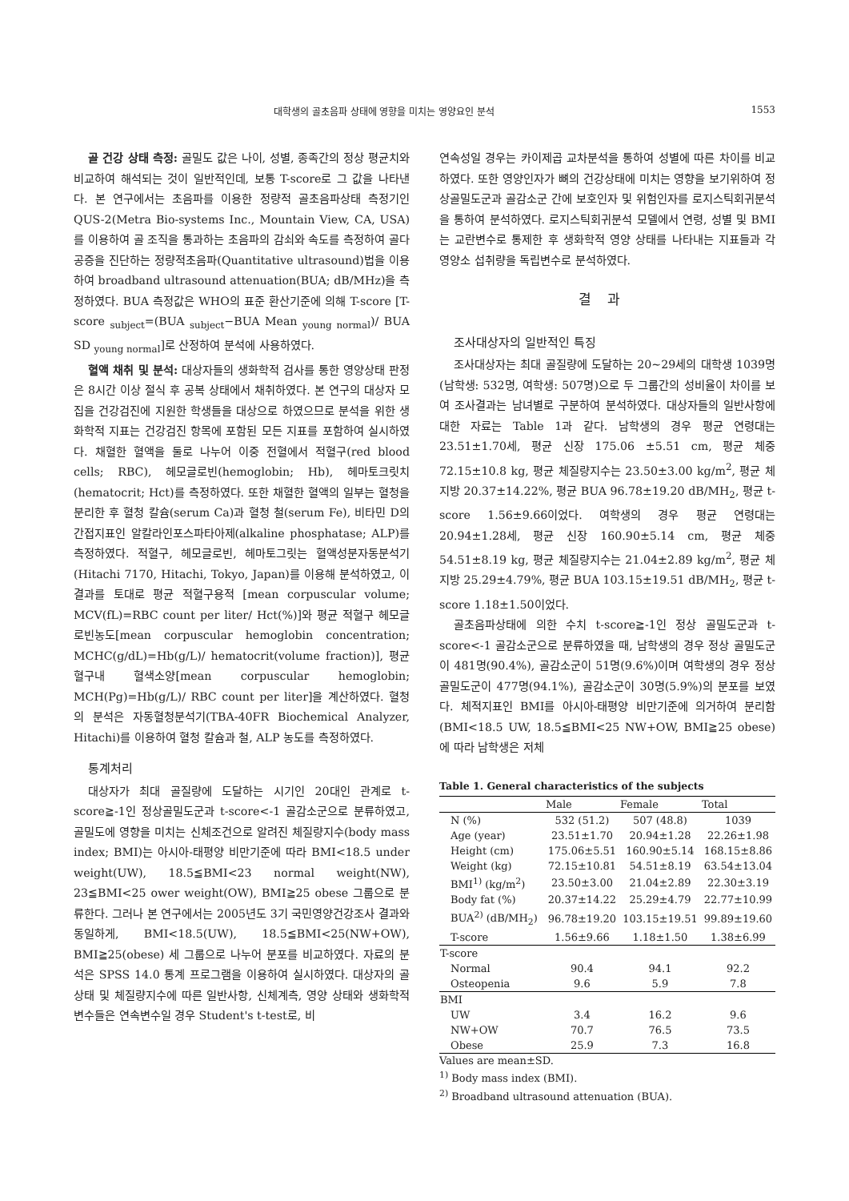대학생의 골초음파 상태에 영향을 미치는 영양요인 분석 1553
골 건강 상태 측정: 골밀도 값은 나이, 성별, 종족간의 정상 평균치와 비교하여 해석되는 것이 일반적인데, 보통 T-score로 그 값을 나타낸다. 본 연구에서는 초음파를 이용한 정량적 골초음파상태 측정기인 QUS-2(Metra Bio-systems Inc., Mountain View, CA, USA)를 이용하여 골 조직을 통과하는 초음파의 감쇠와 속도를 측정하여 골다공증을 진단하는 정량적초음파(Quantitative ultrasound)법을 이용하여 broadband ultrasound attenuation(BUA; dB/MHz)을 측정하였다. BUA 측정값은 WHO의 표준 환산기준에 의해 T-score [T-score <sub>subject</sub>=(BUA <sub>subject</sub>−BUA Mean <sub>young normal</sub>)/ BUA SD <sub>young normal</sub>]로 산정하여 분석에 사용하였다.
혈액 채취 및 분석: 대상자들의 생화학적 검사를 통한 영양상태 판정은 8시간 이상 절식 후 공복 상태에서 채취하였다. 본 연구의 대상자 모집을 건강검진에 지원한 학생들을 대상으로 하였으므로 분석을 위한 생화학적 지표는 건강검진 항목에 포함된 모든 지표를 포함하여 실시하였다. 채혈한 혈액을 둘로 나누어 이중 전혈에서 적혈구(red blood cells; RBC), 헤모글로빈(hemoglobin; Hb), 헤마토크릿치(hematocrit; Hct)를 측정하였다. 또한 채혈한 혈액의 일부는 혈청을 분리한 후 혈청 칼슘(serum Ca)과 혈청 철(serum Fe), 비타민 D의 간접지표인 알칼라인포스파타아제(alkaline phosphatase; ALP)를 측정하였다. 적혈구, 헤모글로빈, 헤마토그릿는 혈액성분자동분석기(Hitachi 7170, Hitachi, Tokyo, Japan)를 이용해 분석하였고, 이 결과를 토대로 평균 적혈구용적 [mean corpuscular volume; MCV(fL)=RBC count per liter/ Hct(%)]와 평균 적혈구 헤모글로빈농도[mean corpuscular hemoglobin concentration; MCHC(g/dL)=Hb(g/L)/ hematocrit(volume fraction)], 평균 혈구내 혈색소양[mean corpuscular hemoglobin; MCH(Pg)=Hb(g/L)/ RBC count per liter]을 계산하였다. 혈청의 분석은 자동혈청분석기(TBA-40FR Biochemical Analyzer, Hitachi)를 이용하여 혈청 칼슘과 철, ALP 농도를 측정하였다.
통계처리
대상자가 최대 골질량에 도달하는 시기인 20대인 관계로 t-score≧-1인 정상골밀도군과 t-score<-1 골감소군으로 분류하였고, 골밀도에 영향을 미치는 신체조건으로 알려진 체질량지수(body mass index; BMI)는 아시아-태평양 비만기준에 따라 BMI<18.5 under weight(UW), 18.5≦BMI<23 normal weight(NW), 23≦BMI<25 ower weight(OW), BMI≧25 obese 그룹으로 분류한다. 그러나 본 연구에서는 2005년도 3기 국민영양건강조사 결과와 동일하게, BMI<18.5(UW), 18.5≦BMI<25(NW+OW), BMI≧25(obese) 세 그룹으로 나누어 분포를 비교하였다. 자료의 분석은 SPSS 14.0 통계 프로그램을 이용하여 실시하였다. 대상자의 골 상태 및 체질량지수에 따른 일반사항, 신체계측, 영양 상태와 생화학적 변수들은 연속변수일 경우 Student's t-test로, 비
연속성일 경우는 카이제곱 교차분석을 통하여 성별에 따른 차이를 비교하였다. 또한 영양인자가 뼈의 건강상태에 미치는 영향을 보기위하여 정상골밀도군과 골감소군 간에 보호인자 및 위험인자를 로지스틱회귀분석을 통하여 분석하였다. 로지스틱회귀분석 모델에서 연령, 성별 및 BMI는 교란변수로 통제한 후 생화학적 영양 상태를 나타내는 지표들과 각 영양소 섭취량을 독립변수로 분석하였다.
결과
조사대상자의 일반적인 특징
조사대상자는 최대 골질량에 도달하는 20~29세의 대학생 1039명(남학생: 532명, 여학생: 507명)으로 두 그룹간의 성비율이 차이를 보여 조사결과는 남녀별로 구분하여 분석하였다. 대상자들의 일반사항에 대한 자료는 Table 1과 같다. 남학생의 경우 평균 연령대는 23.51±1.70세, 평균 신장 175.06 ±5.51 cm, 평균 체중 72.15±10.8 kg, 평균 체질량지수는 23.50±3.00 kg/m<sup>2</sup>, 평균 체지방 20.37±14.22%, 평균 BUA 96.78±19.20 dB/MH<sub>2</sub>, 평균 t-score 1.56±9.66이었다. 여학생의 경우 평균 연령대는 20.94±1.28세, 평균 신장 160.90±5.14 cm, 평균 체중 54.51±8.19 kg, 평균 체질량지수는 21.04±2.89 kg/m<sup>2</sup>, 평균 체지방 25.29±4.79%, 평균 BUA 103.15±19.51 dB/MH<sub>2</sub>, 평균 t-score 1.18±1.50이었다.
골초음파상태에 의한 수치 t-score≧-1인 정상 골밀도군과 t-score<-1 골감소군으로 분류하였을 때, 남학생의 경우 정상 골밀도군이 481명(90.4%), 골감소군이 51명(9.6%)이며 여학생의 경우 정상 골밀도군이 477명(94.1%), 골감소군이 30명(5.9%)의 분포를 보였다. 체적지표인 BMI를 아시아-태평양 비만기준에 의거하여 분리함(BMI<18.5 UW, 18.5≦BMI<25 NW+OW, BMI≧25 obese)에 따라 남학생은 저체
Table 1. General characteristics of the subjects
| | Male | Female | Total |
| --- | --- | --- | --- |
| N (%) | 532 (51.2) | 507 (48.8) | 1039 |
| Age (year) | 23.51±1.70 | 20.94±1.28 | 22.26±1.98 |
| Height (cm) | 175.06±5.51 | 160.90±5.14 | 168.15±8.86 |
| Weight (kg) | 72.15±10.81 | 54.51±8.19 | 63.54±13.04 |
| BMI<sup>1)</sup> (kg/m<sup>2</sup>) | 23.50±3.00 | 21.04±2.89 | 22.30±3.19 |
| Body fat (%) | 20.37±14.22 | 25.29±4.79 | 22.77±10.99 |
| BUA<sup>2)</sup> (dB/MH<sub>2</sub>) | 96.78±19.20 | 103.15±19.51 | 99.89±19.60 |
| T-score | 1.56±9.66 | 1.18±1.50 | 1.38±6.99 |
| T-score | | | |
| Normal | 90.4 | 94.1 | 92.2 |
| Osteopenia | 9.6 | 5.9 | 7.8 |
| BMI | | | |
| UW | 3.4 | 16.2 | 9.6 |
| NW+OW | 70.7 | 76.5 | 73.5 |
| Obese | 25.9 | 7.3 | 16.8 |
Values are mean±SD.
<sup>1)</sup> Body mass index (BMI).
<sup>2)</sup> Broadband ultrasound attenuation (BUA).